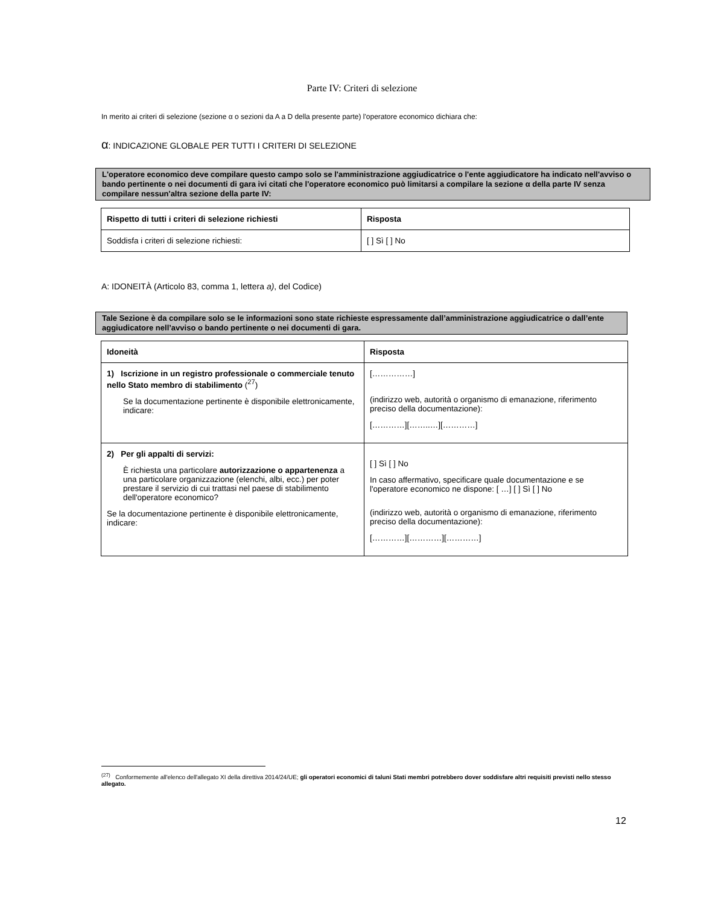Parte IV: Criteri di selezione
In merito ai criteri di selezione (sezione α o sezioni da A a D della presente parte) l'operatore economico dichiara che:
α: INDICAZIONE GLOBALE PER TUTTI I CRITERI DI SELEZIONE
L'operatore economico deve compilare questo campo solo se l'amministrazione aggiudicatrice o l'ente aggiudicatore ha indicato nell'avviso o bando pertinente o nei documenti di gara ivi citati che l'operatore economico può limitarsi a compilare la sezione α della parte IV senza compilare nessun'altra sezione della parte IV:
| Rispetto di tutti i criteri di selezione richiesti | Risposta |
| --- | --- |
| Soddisfa i criteri di selezione richiesti: | [ ] Sì [ ] No |
A: IDONEITÀ (Articolo 83, comma 1, lettera a), del Codice)
Tale Sezione è da compilare solo se le informazioni sono state richieste espressamente dall’amministrazione aggiudicatrice o dall’ente aggiudicatore nell’avviso o bando pertinente o nei documenti di gara.
| Idoneità | Risposta |
| --- | --- |
| 1) Iscrizione in un registro professionale o commerciale tenuto nello Stato membro di stabilimento (<sup>27</sup>) Se la documentazione pertinente è disponibile elettronicamente, indicare: | [……………] (indirizzo web, autorità o organismo di emanazione, riferimento preciso della documentazione): […………][……..…][…………] |
| 2) Per gli appalti di servizi: È richiesta una particolare autorizzazione o appartenenza a una particolare organizzazione (elenchi, albi, ecc.) per poter prestare il servizio di cui trattasi nel paese di stabilimento dell'operatore economico? Se la documentazione pertinente è disponibile elettronicamente, indicare: | [ ] Sì [ ] No In caso affermativo, specificare quale documentazione e se l'operatore economico ne dispone: [ …] [ ] Sì [ ] No (indirizzo web, autorità o organismo di emanazione, riferimento preciso della documentazione): […………][…………][…………] |
<sup>(27)</sup> Conformemente all'elenco dell'allegato XI della direttiva 2014/24/UE; gli operatori economici di taluni Stati membri potrebbero dover soddisfare altri requisiti previsti nello stesso allegato.
12